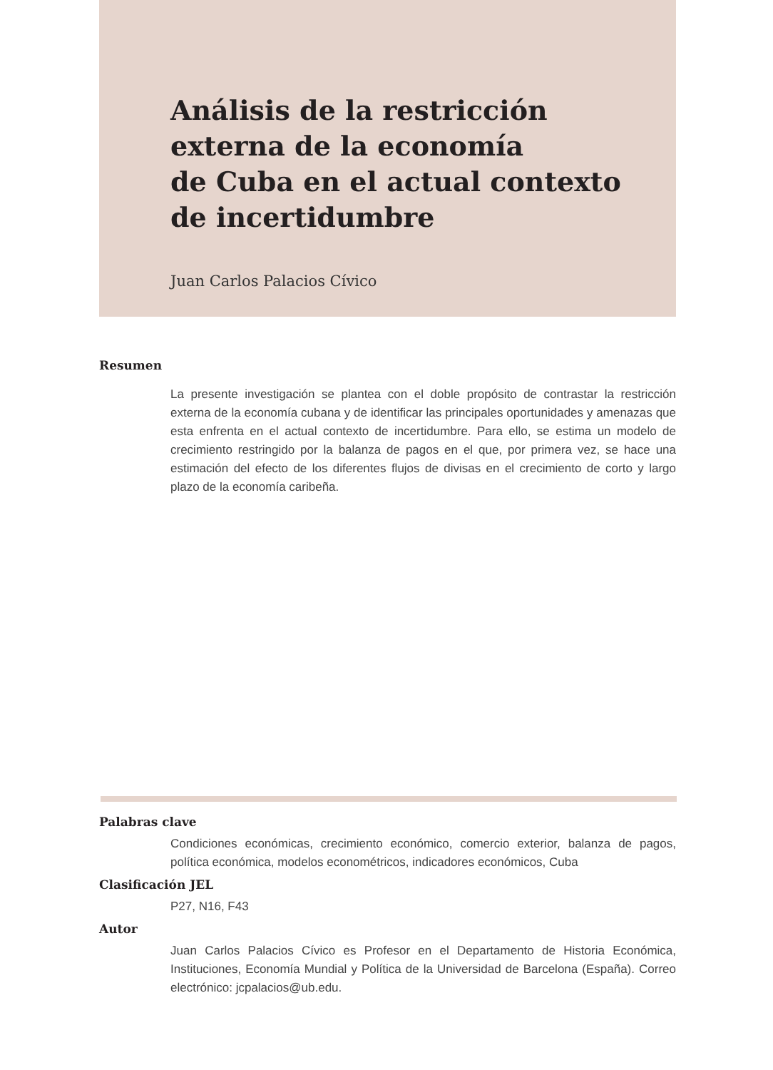Análisis de la restricción
externa de la economía
de Cuba en el actual contexto
de incertidumbre
Juan Carlos Palacios Cívico
Resumen
La presente investigación se plantea con el doble propósito de contrastar la restricción externa de la economía cubana y de identificar las principales oportunidades y amenazas que esta enfrenta en el actual contexto de incertidumbre. Para ello, se estima un modelo de crecimiento restringido por la balanza de pagos en el que, por primera vez, se hace una estimación del efecto de los diferentes flujos de divisas en el crecimiento de corto y largo plazo de la economía caribeña.
Palabras clave
Condiciones económicas, crecimiento económico, comercio exterior, balanza de pagos, política económica, modelos econométricos, indicadores económicos, Cuba
Clasificación JEL
P27, N16, F43
Autor
Juan Carlos Palacios Cívico es Profesor en el Departamento de Historia Económica, Instituciones, Economía Mundial y Política de la Universidad de Barcelona (España). Correo electrónico: jcpalacios@ub.edu.